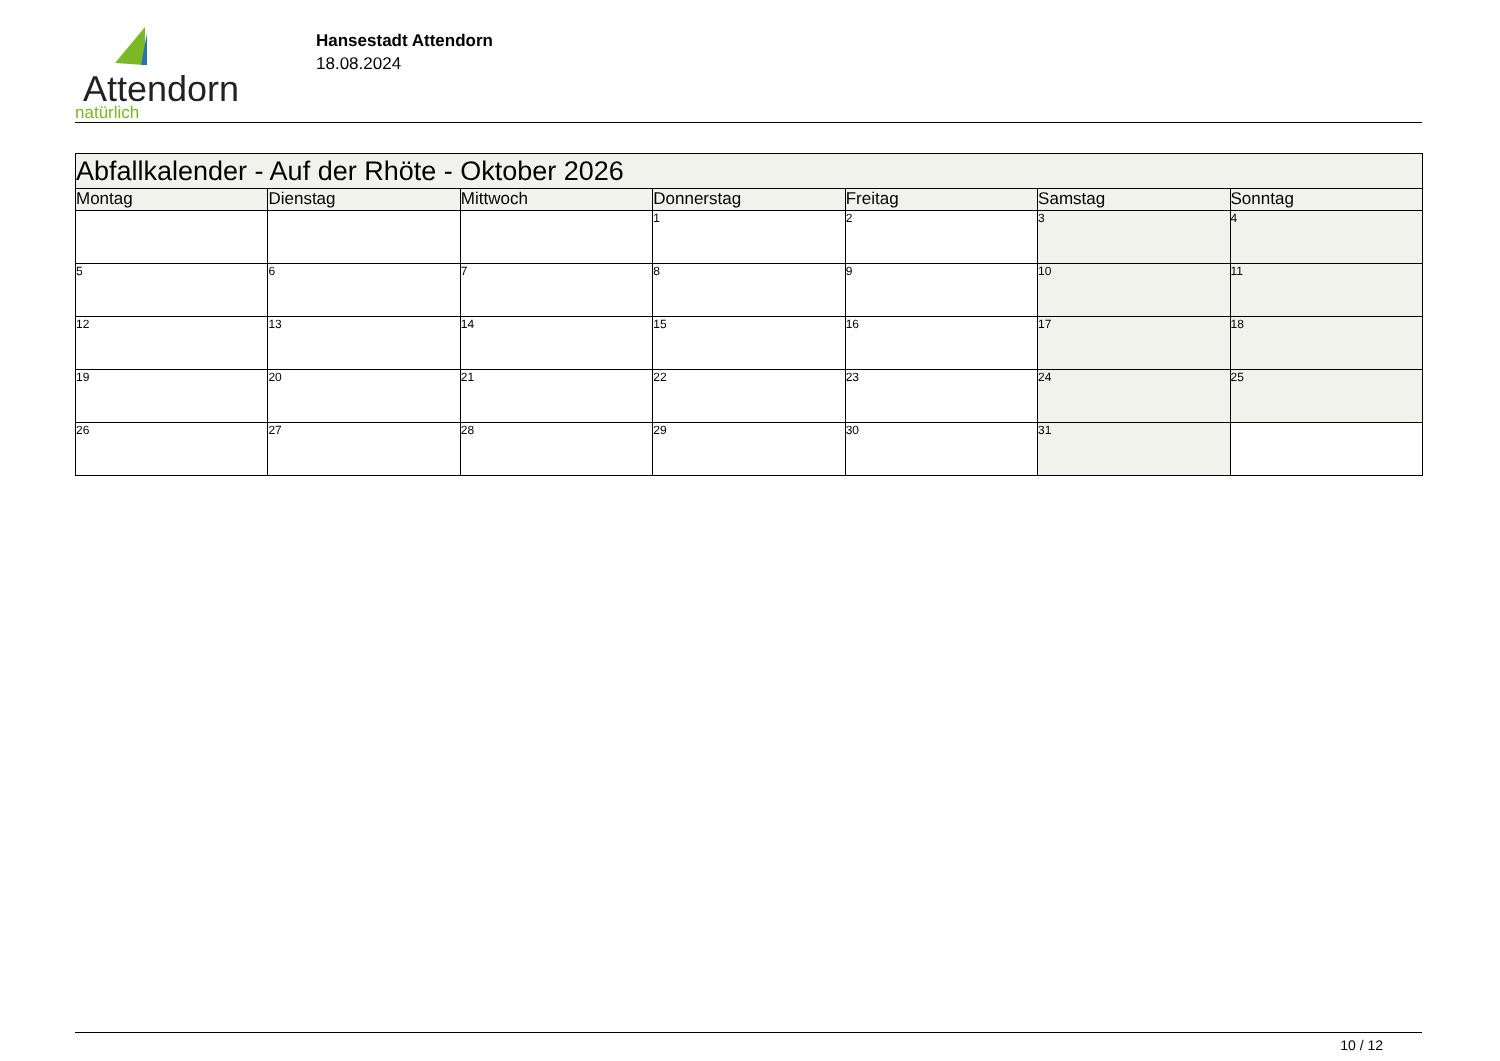Attendorn
natürlich
Hansestadt Attendorn
18.08.2024
| Abfallkalender - Auf der Rhöte - Oktober 2026 | | | | | | |
| Montag | Dienstag | Mittwoch | Donnerstag | Freitag | Samstag | Sonntag |
| | | | 1 | 2 | 3 | 4 |
| 5 | 6 | 7 | 8 | 9 | 10 | 11 |
| 12 | 13 | 14 | 15 | 16 | 17 | 18 |
| 19 | 20 | 21 | 22 | 23 | 24 | 25 |
| 26 | 27 | 28 | 29 | 30 | 31 | |
10 / 12